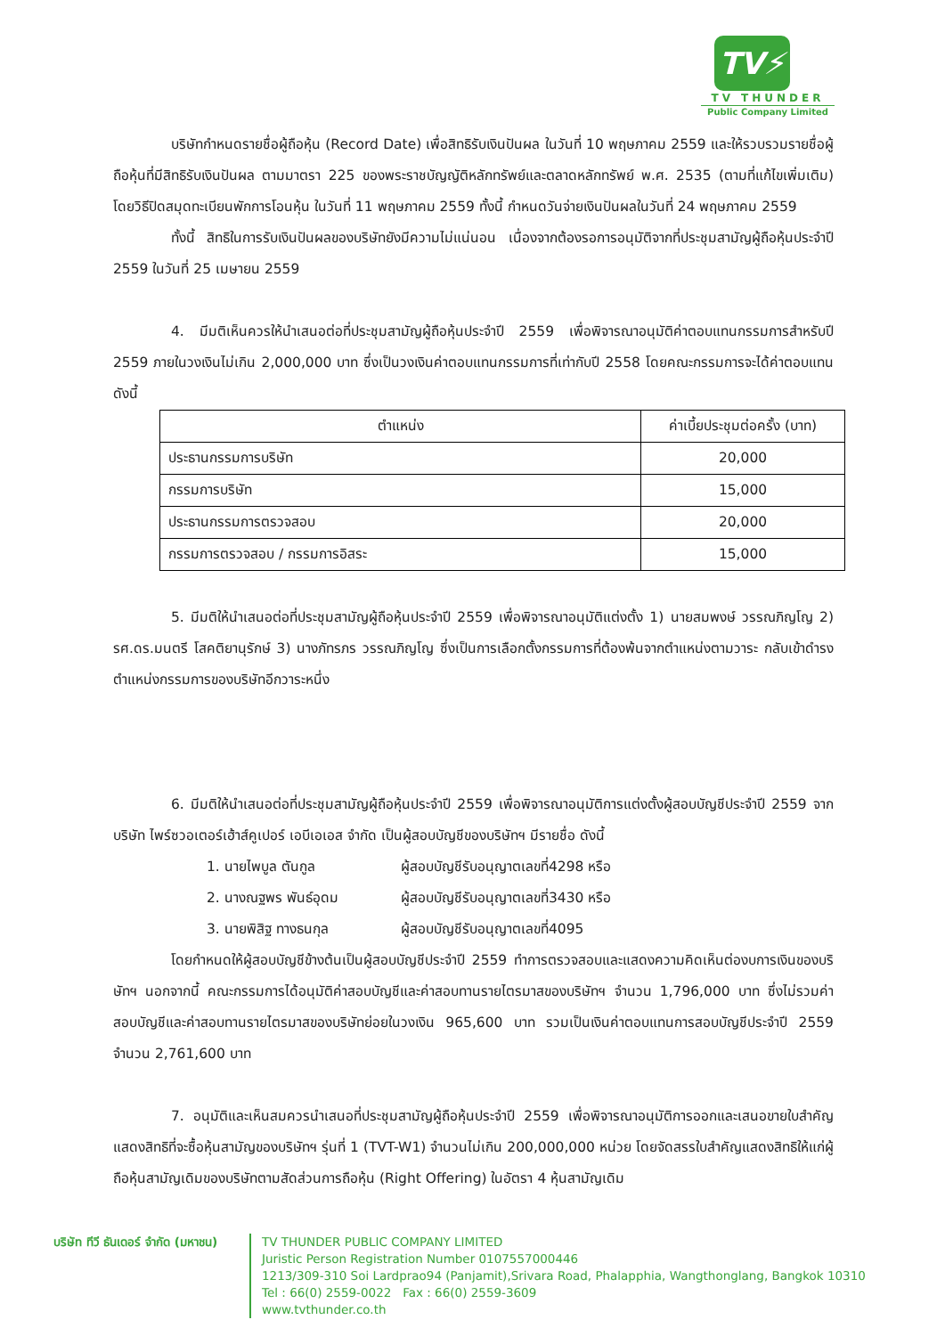TV⚡
TV THUNDER
Public Company Limited
บริษัทกำหนดรายชื่อผู้ถือหุ้น (Record Date) เพื่อสิทธิรับเงินปันผล ในวันที่ 10 พฤษภาคม 2559 และให้รวบรวมรายชื่อผู้ถือหุ้นที่มีสิทธิรับเงินปันผล ตามมาตรา 225 ของพระราชบัญญัติหลักทรัพย์และตลาดหลักทรัพย์ พ.ศ. 2535 (ตามที่แก้ไขเพิ่มเติม) โดยวิธีปิดสมุดทะเบียนพักการโอนหุ้น ในวันที่ 11 พฤษภาคม 2559 ทั้งนี้ กำหนดวันจ่ายเงินปันผลในวันที่ 24 พฤษภาคม 2559
ทั้งนี้ สิทธิในการรับเงินปันผลของบริษัทยังมีความไม่แน่นอน เนื่องจากต้องรอการอนุมัติจากที่ประชุมสามัญผู้ถือหุ้นประจำปี 2559 ในวันที่ 25 เมษายน 2559
4. มีมติเห็นควรให้นำเสนอต่อที่ประชุมสามัญผู้ถือหุ้นประจำปี 2559 เพื่อพิจารณาอนุมัติค่าตอบแทนกรรมการสำหรับปี 2559 ภายในวงเงินไม่เกิน 2,000,000 บาท ซึ่งเป็นวงเงินค่าตอบแทนกรรมการที่เท่ากับปี 2558 โดยคณะกรรมการจะได้ค่าตอบแทน ดังนี้
| ตำแหน่ง | ค่าเบี้ยประชุมต่อครั้ง (บาท) |
| --- | --- |
| ประธานกรรมการบริษัท | 20,000 |
| กรรมการบริษัท | 15,000 |
| ประธานกรรมการตรวจสอบ | 20,000 |
| กรรมการตรวจสอบ / กรรมการอิสระ | 15,000 |
5. มีมติให้นำเสนอต่อที่ประชุมสามัญผู้ถือหุ้นประจำปี 2559 เพื่อพิจารณาอนุมัติแต่งตั้ง 1) นายสมพงษ์ วรรณภิญโญ 2) รศ.ดร.มนตรี โสคติยานุรักษ์ 3) นางภัทรภร วรรณภิญโญ ซึ่งเป็นการเลือกตั้งกรรมการที่ต้องพ้นจากตำแหน่งตามวาระ กลับเข้าดำรงตำแหน่งกรรมการของบริษัทอีกวาระหนึ่ง
6. มีมติให้นำเสนอต่อที่ประชุมสามัญผู้ถือหุ้นประจำปี 2559 เพื่อพิจารณาอนุมัติการแต่งตั้งผู้สอบบัญชีประจำปี 2559 จากบริษัท ไพร์ซวอเตอร์เฮ้าส์คูเปอร์ เอบีเอเอส จำกัด เป็นผู้สอบบัญชีของบริษัทฯ มีรายชื่อ ดังนี้
1. นายไพบูล ตันกูล ผู้สอบบัญชีรับอนุญาตเลขที่4298 หรือ
2. นางณฐพร พันธ์อุดม ผู้สอบบัญชีรับอนุญาตเลขที่3430 หรือ
3. นายพิสิฐ ทางธนกุล ผู้สอบบัญชีรับอนุญาตเลขที่4095
โดยกำหนดให้ผู้สอบบัญชีข้างต้นเป็นผู้สอบบัญชีประจำปี 2559 ทำการตรวจสอบและแสดงความคิดเห็นต่องบการเงินของบริษัทฯ นอกจากนี้ คณะกรรมการได้อนุมัติค่าสอบบัญชีและค่าสอบทานรายไตรมาสของบริษัทฯ จำนวน 1,796,000 บาท ซึ่งไม่รวมค่าสอบบัญชีและค่าสอบทานรายไตรมาสของบริษัทย่อยในวงเงิน 965,600 บาท รวมเป็นเงินค่าตอบแทนการสอบบัญชีประจำปี 2559 จำนวน 2,761,600 บาท
7. อนุมัติและเห็นสมควรนำเสนอที่ประชุมสามัญผู้ถือหุ้นประจำปี 2559 เพื่อพิจารณาอนุมัติการออกและเสนอขายใบสำคัญแสดงสิทธิที่จะซื้อหุ้นสามัญของบริษัทฯ รุ่นที่ 1 (TVT-W1) จำนวนไม่เกิน 200,000,000 หน่วย โดยจัดสรรใบสำคัญแสดงสิทธิให้แก่ผู้ถือหุ้นสามัญเดิมของบริษัทตามสัดส่วนการถือหุ้น (Right Offering) ในอัตรา 4 หุ้นสามัญเดิม
บริษัท ทีวี ธันเดอร์ จำกัด (มหาชน)
TV THUNDER PUBLIC COMPANY LIMITED
Juristic Person Registration Number 0107557000446
1213/309-310 Soi Lardprao94 (Panjamit),Srivara Road, Phalapphia, Wangthonglang, Bangkok 10310
Tel : 66(0) 2559-0022 Fax : 66(0) 2559-3609
www.tvthunder.co.th